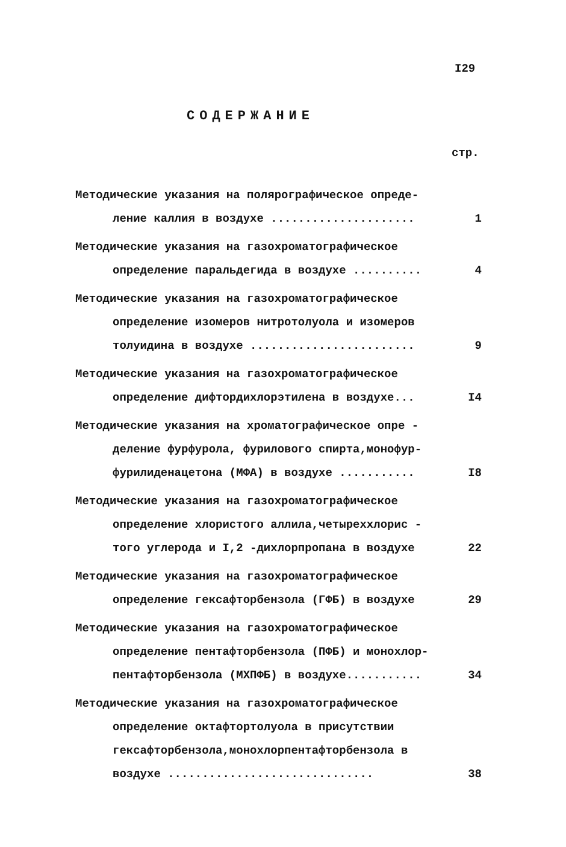I29
СОДЕРЖАНИЕ
стр.
Методические указания на полярографическое опреде-
ление каллия в воздухе ..................... 1
Методические указания на газохроматографическое
определение паральдегида в воздухе .......... 4
Методические указания на газохроматографическое
определение изомеров нитротолуола и изомеров
толуидина в воздухе ........................ 9
Методические указания на газохроматографическое
определение дифтордихлорэтилена в воздухе... I4
Методические указания на хроматографическое опре -
деление фурфурола, фурилового спирта,монофур-
фурилиденацетона (МФА) в воздухе ........... I8
Методические указания на газохроматографическое
определение хлористого аллила,четыреххлорис -
того углерода и I,2 -дихлорпропана в воздухе 22
Методические указания на газохроматографическое
определение гексафторбензола (ГФБ) в воздухе 29
Методические указания на газохроматографическое
определение пентафторбензола (ПФБ) и монохлор-
пентафторбензола (МХПФБ) в воздухе........... 34
Методические указания на газохроматографическое
определение октафтортолуола в присутствии
гексафторбензола,монохлорпентафторбензола в
воздухе .............................. 38